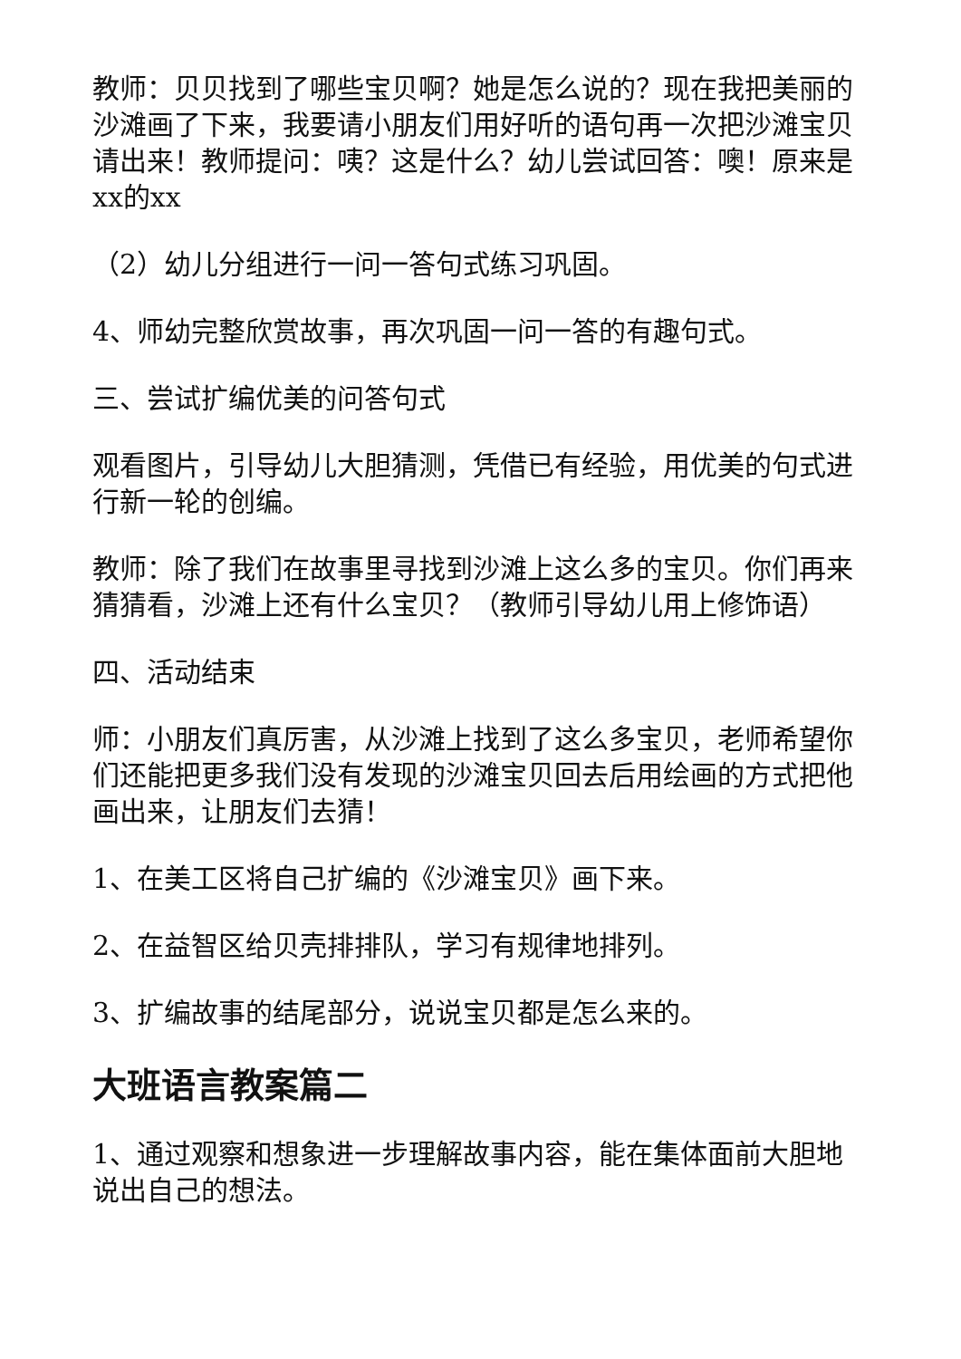教师：贝贝找到了哪些宝贝啊？她是怎么说的？现在我把美丽的沙滩画了下来，我要请小朋友们用好听的语句再一次把沙滩宝贝请出来！教师提问：咦？这是什么？幼儿尝试回答：噢！原来是xx的xx
（2）幼儿分组进行一问一答句式练习巩固。
4、师幼完整欣赏故事，再次巩固一问一答的有趣句式。
三、尝试扩编优美的问答句式
观看图片，引导幼儿大胆猜测，凭借已有经验，用优美的句式进行新一轮的创编。
教师：除了我们在故事里寻找到沙滩上这么多的宝贝。你们再来猜猜看，沙滩上还有什么宝贝？（教师引导幼儿用上修饰语）
四、活动结束
师：小朋友们真厉害，从沙滩上找到了这么多宝贝，老师希望你们还能把更多我们没有发现的沙滩宝贝回去后用绘画的方式把他画出来，让朋友们去猜！
1、在美工区将自己扩编的《沙滩宝贝》画下来。
2、在益智区给贝壳排排队，学习有规律地排列。
3、扩编故事的结尾部分，说说宝贝都是怎么来的。
大班语言教案篇二
1、通过观察和想象进一步理解故事内容，能在集体面前大胆地说出自己的想法。